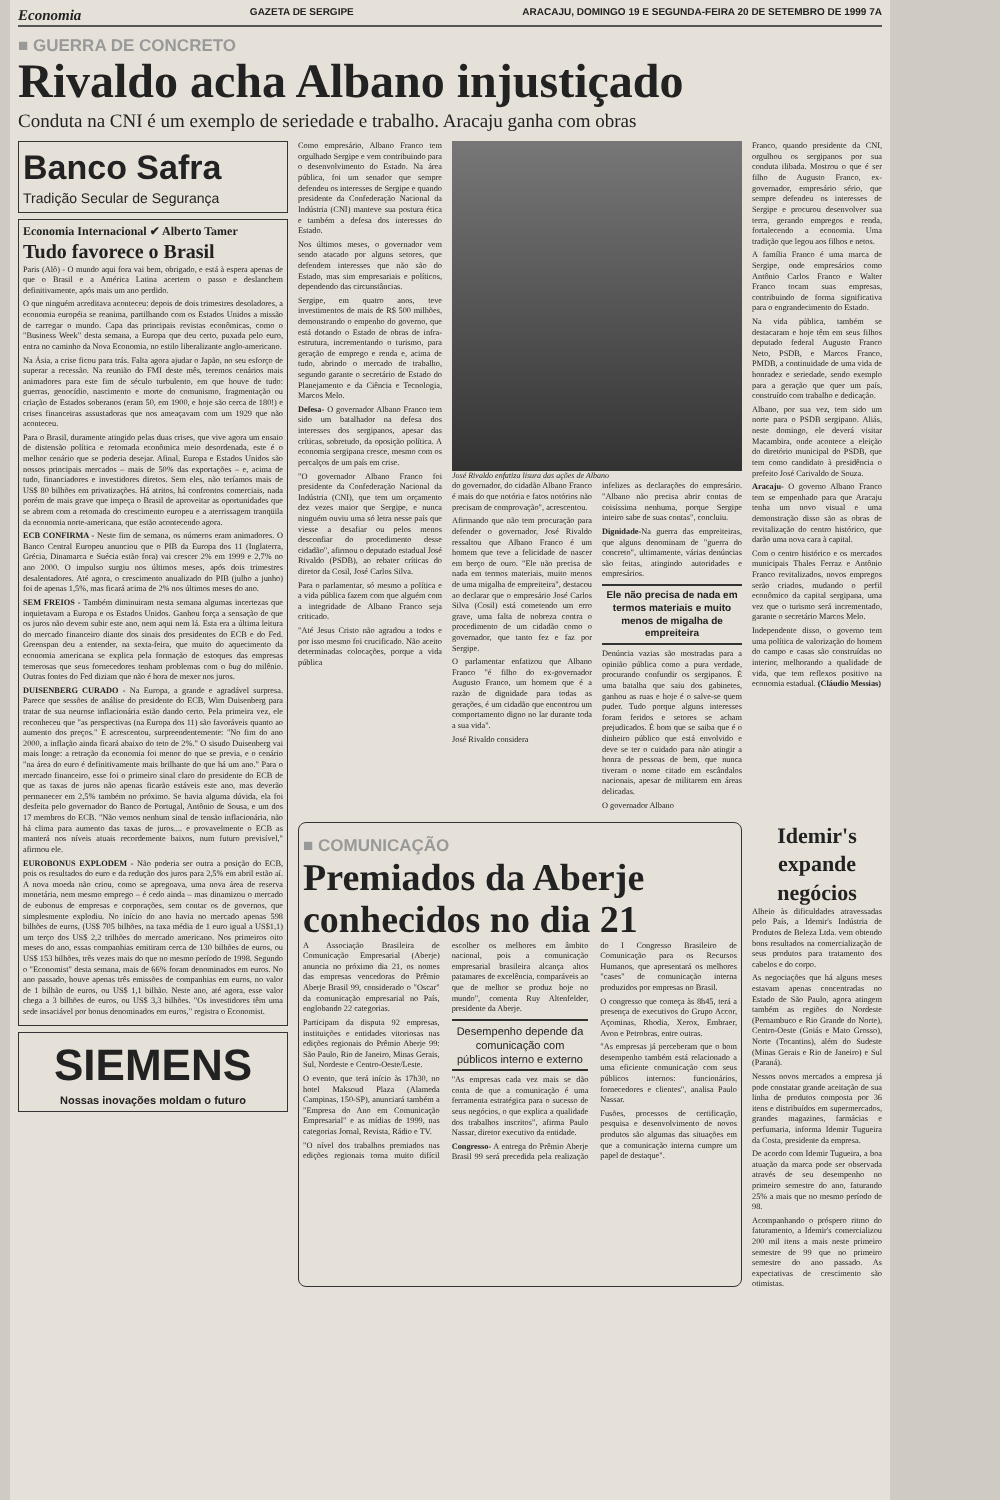Economia GAZETA DE SERGIPE ARACAJU, DOMINGO 19 E SEGUNDA-FEIRA 20 DE SETEMBRO DE 1999 7A
■ GUERRA DE CONCRETO
Rivaldo acha Albano injustiçado
Conduta na CNI é um exemplo de seriedade e trabalho. Aracaju ganha com obras
Banco Safra
Tradição Secular de Segurança
Economia Internacional ✔ Alberto Tamer
Tudo favorece o Brasil
Paris (Alô) - O mundo aqui fora vai bem, obrigado, e está à espera apenas de que o Brasil e a América Latina acertem o passo e deslanchem definitivamente, após mais um ano perdido.
O que ninguém acreditava aconteceu: depois de dois trimestres desoladores, a economia européia se reanima, partilhando com os Estados Unidos a missão de carregar o mundo. Capa das principais revistas econômicas, como o "Business Week" desta semana, a Europa que deu certo, puxada pelo euro, entra no caminho da Nova Economia, no estilo liberalizante anglo-americano.
Na Ásia, a crise ficou para trás. Falta agora ajudar o Japão, no seu esforço de superar a recessão. Na reunião do FMI deste mês, teremos cenários mais animadores para este fim de século turbulento, em que houve de tudo: guerras, genocídio, nascimento e morte do comunismo, fragmentação ou criação de Estados soberanos (eram 50, em 1900, e hoje são cerca de 180!) e crises financeiras assustadoras que nos ameaçavam com um 1929 que não aconteceu.
Para o Brasil, duramente atingido pelas duas crises, que vive agora um ensaio de distensão política e retomada econômica meio desordenada, este é o melhor cenário que se poderia desejar. Afinal, Europa e Estados Unidos são nossos principais mercados – mais de 50% das exportações – e, acima de tudo, financiadores e investidores diretos. Sem eles, não teríamos mais de US$ 80 bilhões em privatizações. Há atritos, há confrontos comerciais, nada porém de mais grave que impeça o Brasil de aproveitar as oportunidades que se abrem com a retomada do crescimento europeu e a aterrissagem tranqüila da economia norte-americana, que estão acontecendo agora.
ECB CONFIRMA - Neste fim de semana, os números eram animadores. O Banco Central Europeu anunciou que o PIB da Europa dos 11 (Inglaterra, Grécia, Dinamarca e Suécia estão fora) vai crescer 2% em 1999 e 2,7% no ano 2000. O impulso surgiu nos últimos meses, após dois trimestres desalentadores. Até agora, o crescimento anualizado do PIB (julho a junho) foi de apenas 1,5%, mas ficará acima de 2% nos últimos meses do ano.
SEM FREIOS - Também diminuiram nesta semana algumas incertezas que inquietavam a Europa e os Estados Unidos. Ganhou força a sensação de que os juros não devem subir este ano, nem aqui nem lá. Esta era a última leitura do mercado financeiro diante dos sinais dos presidentes do ECB e do Fed. Greenspan deu a entender, na sexta-feira, que muito do aquecimento da economia americana se explica pela formação de estoques das empresas temerosas que seus fornecedores tenham problemas com o bug do milênio. Outras fontes do Fed diziam que não é hora de mexer nos juros.
DUISENBERG CURADO - Na Europa, a grande e agradável surpresa. Parece que sessões de análise do presidente do ECB, Wim Duisenberg para tratar de sua neurose inflacionária estão dando certo. Pela primeira vez, ele reconheceu que "as perspectivas (na Europa dos 11) são favoráveis quanto ao aumento dos preços." E acrescentou, surpreendentemente: "No fim do ano 2000, a inflação ainda ficará abaixo do teto de 2%." O sisudo Duisenberg vai mais longe: a retração da economia foi menor do que se previa, e o cenário "na área do euro é definitivamente mais brilhante do que há um ano." Para o mercado financeiro, esse foi o primeiro sinal claro do presidente do ECB de que as taxas de juros não apenas ficarão estáveis este ano, mas deverão permanecer em 2,5% também no próximo. Se havia alguma dúvida, ela foi desfeita pelo governador do Banco de Portugal, Antônio de Sousa, e um dos 17 membros do ECB. "Não vemos nenhum sinal de tensão inflacionária, não há clima para aumento das taxas de juros.... e provavelmente o ECB as manterá nos níveis atuais recordemente baixos, num futuro previsível," afirmou ele.
EUROBONUS EXPLODEM - Não poderia ser outra a posição do ECB, pois os resultados do euro e da redução dos juros para 2,5% em abril estão aí. A nova moeda não criou, como se apregoava, uma nova área de reserva monetária, nem mesmo emprego – é cedo ainda – mas dinamizou o mercado de eubonus de empresas e corporações, sem contar os de governos, que simplesmente explodiu. No início do ano havia no mercado apenas 598 bilhões de euros, (US$ 705 bilhões, na taxa média de 1 euro igual a US$1,1) um terço dos US$ 2,2 trilhões do mercado americano. Nos primeiros oito meses do ano, essas companhias emitiram cerca de 130 bilhões de euros, ou US$ 153 bilhões, três vezes mais do que no mesmo período de 1998. Segundo o "Economist" desta semana, mais de 66% foram denominados em euros. No ano passado, houve apenas três emissões de companhias em euros, no valor de 1 bilhão de euros, ou US$ 1,1 bilhão. Neste ano, até agora, esse valor chega a 3 bilhões de euros, ou US$ 3,3 bilhões. "Os investidores têm uma sede insaciável por bonus denominados em euros," registra o Economist.
SIEMENS
Nossas inovações moldam o futuro
Como empresário, Albano Franco tem orgulhado Sergipe e vem contribuindo para o desenvolvimento do Estado. Na área pública, foi um senador que sempre defendeu os interesses de Sergipe e quando presidente da Confederação Nacional da Indústria (CNI) manteve sua postura ética e também a defesa dos interesses do Estado.
Nos últimos meses, o governador vem sendo atacado por alguns setores, que defendem interesses que não são do Estado, mas sim empresariais e políticos, dependendo das circunstâncias.
Sergipe, em quatro anos, teve investimentos de mais de R$ 500 milhões, demonstrando o empenho do governo, que está dotando o Estado de obras de infra-estrutura, incrementando o turismo, para geração de emprego e renda e, acima de tudo, abrindo o mercado de trabalho, segundo garante o secretário de Estado do Planejamento e da Ciência e Tecnologia, Marcos Melo.
Defesa- O governador Albano Franco tem sido um batalhador na defesa dos interesses dos sergipanos, apesar das críticas, sobretudo, da oposição política. A economia sergipana cresce, mesmo com os percalços de um país em crise.
"O governador Albano Franco foi presidente da Confederação Nacional da Indústria (CNI), que tem um orçamento dez vezes maior que Sergipe, e nunca ninguém ouviu uma só letra nesse país que viesse a desafiar ou pelos menos desconfiar do procedimento desse cidadão", afirmou o deputado estadual José Rivaldo (PSDB), ao rebater críticas do diretor da Cosil, José Carlos Silva.
Para o parlamentar, só mesmo a política e a vida pública fazem com que alguém com a integridade de Albano Franco seja criticado.
"Até Jesus Cristo não agradou a todos e por isso mesmo foi crucificado. Não aceito determinadas colocações, porque a vida pública
José Rivaldo enfatiza lisura das ações de Albano
do governador, do cidadão Albano Franco é mais do que notória e fatos notórios não precisam de comprovação", acrescentou.
Afirmando que não tem procuração para defender o governador, José Rivaldo ressaltou que Albano Franco é um homem que teve a felicidade de nascer em berço de ouro. "Ele não precisa de nada em termos materiais, muito menos de uma migalha de empreiteira", destacou ao declarar que o empresário José Carlos Silva (Cosil) está cometendo um erro grave, uma falta de nobreza contra o procedimento de um cidadão como o governador, que tanto fez e faz por Sergipe.
O parlamentar enfatizou que Albano Franco "é filho do ex-governador Augusto Franco, um homem que é a razão de dignidade para todas as gerações, é um cidadão que encontrou um comportamento digno no lar durante toda a sua vida".
José Rivaldo considera
infelizes as declarações do empresário. "Albano não precisa abrir contas de coisíssima nenhuma, porque Sergipe inteiro sabe de suas contas", concluiu.
Dignidade-Na guerra das empreiteiras, que alguns denominam de "guerra do concreto", ultimamente, várias denúncias são feitas, atingindo autoridades e empresários.
Ele não precisa de nada em termos materiais e muito menos de migalha de empreiteira
Denúncia vazias são mostradas para a opinião pública como a pura verdade, procurando confundir os sergipanos. É uma batalha que saiu dos gabinetes, ganhou as ruas e hoje é o salve-se quem puder. Tudo porque alguns interesses foram feridos e setores se acham prejudicados. É bom que se saiba que é o dinheiro público que está envolvido e deve se ter o cuidado para não atingir a honra de pessoas de bem, que nunca tiveram o nome citado em escândalos nacionais, apesar de militarem em áreas delicadas.
O governador Albano
Franco, quando presidente da CNI, orgulhou os sergipanos por sua conduta ilibada. Mostrou o que é ser filho de Augusto Franco, ex-governador, empresário sério, que sempre defendeu os interesses de Sergipe e procurou desenvolver sua terra, gerando empregos e renda, fortalecendo a economia. Uma tradição que legou aos filhos e netos.
A família Franco é uma marca de Sergipe, onde empresários como Antônio Carlos Franco e Walter Franco tocam suas empresas, contribuindo de forma significativa para o engrandecimento do Estado.
Na vida pública, também se destacaram e hoje têm em seus filhos deputado federal Augusto Franco Neto, PSDB, e Marcos Franco, PMDB, a continuidade de uma vida de honradez e seriedade, sendo exemplo para a geração que quer um país, construído com trabalho e dedicação.
Albano, por sua vez, tem sido um norte para o PSDB sergipano. Aliás, neste domingo, ele deverá visitar Macambira, onde acontece a eleição do diretório municipal do PSDB, que tem como candidato à presidência o prefeito José Carivaldo de Souza.
Aracaju- O governo Albano Franco tem se empenhado para que Aracaju tenha um novo visual e uma demonstração disso são as obras de revitalização do centro histórico, que darão uma nova cara à capital.
Com o centro histórico e os mercados municipais Thales Ferraz e Antônio Franco revitalizados, novos empregos serão criados, mudando o perfil econômico da capital sergipana, uma vez que o turismo será incrementado, garante o secretário Marcos Melo.
Independente disso, o governo tem uma política de valorização do homem do campo e casas são construídas no interior, melhorando a qualidade de vida, que tem reflexos positivo na economia estadual. (Cláudio Messias)
■ COMUNICAÇÃO
Premiados da Aberje conhecidos no dia 21
A Associação Brasileira de Comunicação Empresarial (Aberje) anuncia no próximo dia 21, os nomes das empresas vencedoras do Prêmio Aberje Brasil 99, considerado o "Oscar" da comunicação empresarial no País, englobando 22 categorias.
Participam da disputa 92 empresas, instituições e entidades vitoriosas nas edições regionais do Prêmio Aberje 99: São Paulo, Rio de Janeiro, Minas Gerais, Sul, Nordeste e Centro-Oeste/Leste.
O evento, que terá início às 17h30, no hotel Maksoud Plaza (Alameda Campinas, 150-SP), anunciará também a "Empresa do Ano em Comunicação Empresarial" e as mídias de 1999, nas categorias Jornal, Revista, Rádio e TV.
"O nível dos trabalhos premiados nas edições regionais torna muito difícil escolher os melhores em âmbito nacional, pois a comunicação empresarial brasileira alcança altos patamares de excelência, comparáveis ao que de melhor se produz hoje no mundo", comenta Ruy Altenfelder, presidente da Aberje.
Desempenho depende da comunicação com públicos interno e externo
"As empresas cada vez mais se dão conta de que a comunicação é uma ferramenta estratégica para o sucesso de seus negócios, o que explica a qualidade dos trabalhos inscritos", afirma Paulo Nassar, diretor executivo da entidade.
Congresso- A entrega do Prêmio Aberje Brasil 99 será precedida pela realização do I Congresso Brasileiro de Comunicação para os Recursos Humanos, que apresentará os melhores "cases" de comunicação interna produzidos por empresas no Brasil.
O congresso que começa às 8h45, terá a presença de executivos do Grupo Accor, Açominas, Rhodia, Xerox, Embraer, Avon e Petrobras, entre outras.
"As empresas já perceberam que o bom desempenho também está relacionado a uma eficiente comunicação com seus públicos internos: funcionários, fornecedores e clientes", analisa Paulo Nassar.
Fusões, processos de certificação, pesquisa e desenvolvimento de novos produtos são algumas das situações em que a comunicação interna cumpre um papel de destaque".
Idemir's expande negócios
Alheio às dificuldades atravessadas pelo País, a Idemir's Indústria de Produtos de Beleza Ltda. vem obtendo bons resultados na comercialização de seus produtos para tratamento dos cabelos e do corpo.
As negociações que há alguns meses estavam apenas concentradas no Estado de São Paulo, agora atingem também as regiões do Nordeste (Pernambuco e Rio Grande do Norte), Centro-Oeste (Goiás e Mato Grosso), Norte (Tocantins), além do Sudeste (Minas Gerais e Rio de Janeiro) e Sul (Paraná).
Nessos novos mercados a empresa já pode constatar grande aceitação de sua linha de produtos composta por 36 itens e distribuídos em supermercados, grandes magazines, farmácias e perfumaria, informa Idemir Tugueira da Costa, presidente da empresa.
De acordo com Idemir Tugueira, a boa atuação da marca pode ser observada através de seu desempenho no primeiro semestre do ano, faturando 25% a mais que no mesmo período de 98.
Acompanhando o próspero ritmo do faturamento, a Idemir's comercializou 200 mil itens a mais neste primeiro semestre de 99 que no primeiro semestre do ano passado. As expectativas de crescimento são otimistas.